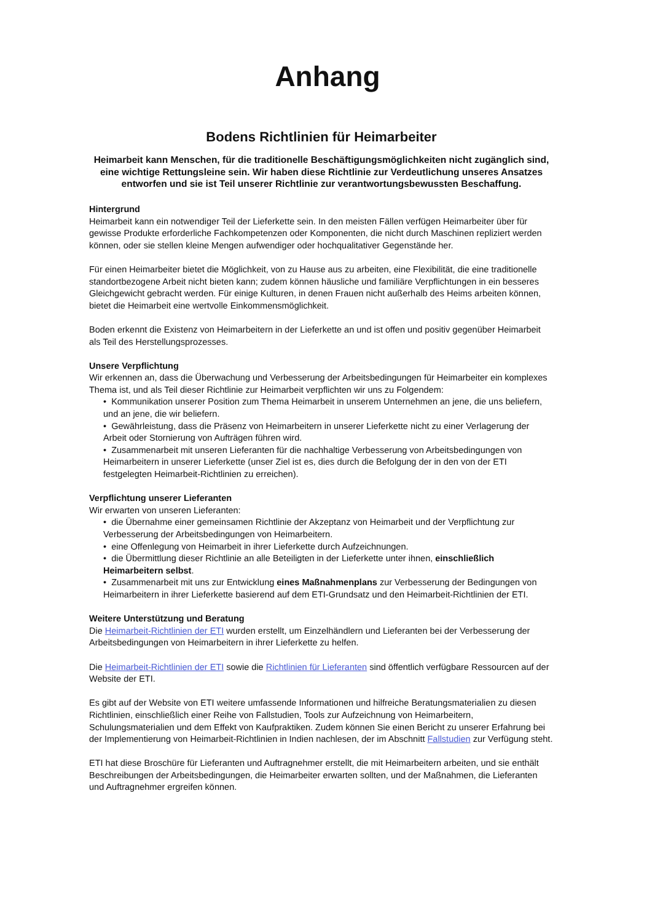Anhang
Bodens Richtlinien für Heimarbeiter
Heimarbeit kann Menschen, für die traditionelle Beschäftigungsmöglichkeiten nicht zugänglich sind, eine wichtige Rettungsleine sein. Wir haben diese Richtlinie zur Verdeutlichung unseres Ansatzes entworfen und sie ist Teil unserer Richtlinie zur verantwortungsbewussten Beschaffung.
Hintergrund
Heimarbeit kann ein notwendiger Teil der Lieferkette sein. In den meisten Fällen verfügen Heimarbeiter über für gewisse Produkte erforderliche Fachkompetenzen oder Komponenten, die nicht durch Maschinen repliziert werden können, oder sie stellen kleine Mengen aufwendiger oder hochqualitativer Gegenstände her.
Für einen Heimarbeiter bietet die Möglichkeit, von zu Hause aus zu arbeiten, eine Flexibilität, die eine traditionelle standortbezogene Arbeit nicht bieten kann; zudem können häusliche und familiäre Verpflichtungen in ein besseres Gleichgewicht gebracht werden. Für einige Kulturen, in denen Frauen nicht außerhalb des Heims arbeiten können, bietet die Heimarbeit eine wertvolle Einkommensmöglichkeit.
Boden erkennt die Existenz von Heimarbeitern in der Lieferkette an und ist offen und positiv gegenüber Heimarbeit als Teil des Herstellungsprozesses.
Unsere Verpflichtung
Wir erkennen an, dass die Überwachung und Verbesserung der Arbeitsbedingungen für Heimarbeiter ein komplexes Thema ist, und als Teil dieser Richtlinie zur Heimarbeit verpflichten wir uns zu Folgendem:
• Kommunikation unserer Position zum Thema Heimarbeit in unserem Unternehmen an jene, die uns beliefern, und an jene, die wir beliefern.
• Gewährleistung, dass die Präsenz von Heimarbeitern in unserer Lieferkette nicht zu einer Verlagerung der Arbeit oder Stornierung von Aufträgen führen wird.
• Zusammenarbeit mit unseren Lieferanten für die nachhaltige Verbesserung von Arbeitsbedingungen von Heimarbeitern in unserer Lieferkette (unser Ziel ist es, dies durch die Befolgung der in den von der ETI festgelegten Heimarbeit-Richtlinien zu erreichen).
Verpflichtung unserer Lieferanten
Wir erwarten von unseren Lieferanten:
• die Übernahme einer gemeinsamen Richtlinie der Akzeptanz von Heimarbeit und der Verpflichtung zur Verbesserung der Arbeitsbedingungen von Heimarbeitern.
• eine Offenlegung von Heimarbeit in ihrer Lieferkette durch Aufzeichnungen.
• die Übermittlung dieser Richtlinie an alle Beteiligten in der Lieferkette unter ihnen, einschließlich Heimarbeitern selbst.
• Zusammenarbeit mit uns zur Entwicklung eines Maßnahmenplans zur Verbesserung der Bedingungen von Heimarbeitern in ihrer Lieferkette basierend auf dem ETI-Grundsatz und den Heimarbeit-Richtlinien der ETI.
Weitere Unterstützung und Beratung
Die Heimarbeit-Richtlinien der ETI wurden erstellt, um Einzelhändlern und Lieferanten bei der Verbesserung der Arbeitsbedingungen von Heimarbeitern in ihrer Lieferkette zu helfen.
Die Heimarbeit-Richtlinien der ETI sowie die Richtlinien für Lieferanten sind öffentlich verfügbare Ressourcen auf der Website der ETI.
Es gibt auf der Website von ETI weitere umfassende Informationen und hilfreiche Beratungsmaterialien zu diesen Richtlinien, einschließlich einer Reihe von Fallstudien, Tools zur Aufzeichnung von Heimarbeitern, Schulungsmaterialien und dem Effekt von Kaufpraktiken. Zudem können Sie einen Bericht zu unserer Erfahrung bei der Implementierung von Heimarbeit-Richtlinien in Indien nachlesen, der im Abschnitt Fallstudien zur Verfügung steht.
ETI hat diese Broschüre für Lieferanten und Auftragnehmer erstellt, die mit Heimarbeitern arbeiten, und sie enthält Beschreibungen der Arbeitsbedingungen, die Heimarbeiter erwarten sollten, und der Maßnahmen, die Lieferanten und Auftragnehmer ergreifen können.